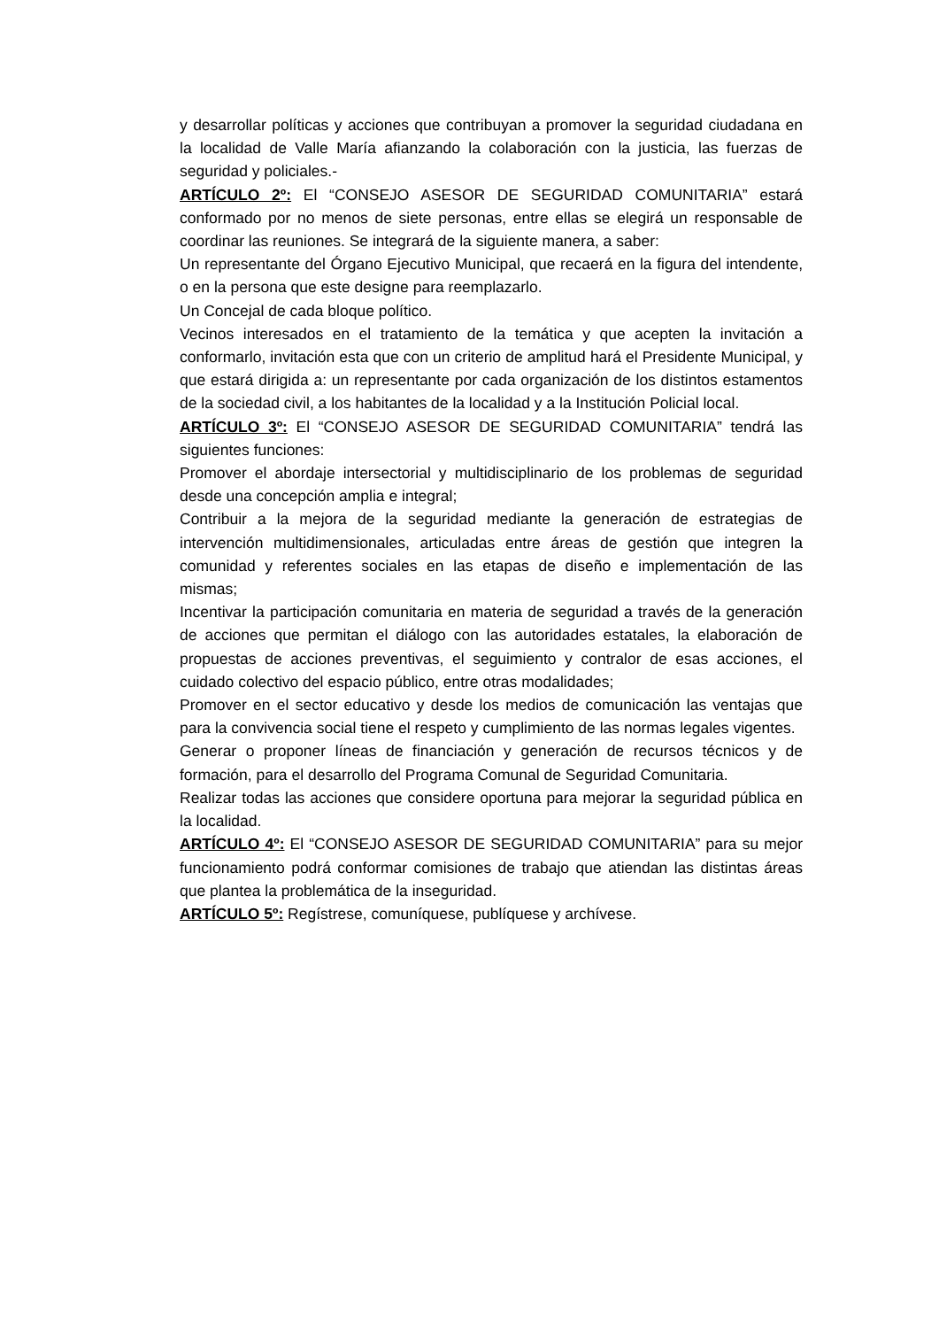y desarrollar políticas y acciones que contribuyan a promover la seguridad ciudadana en la localidad de Valle María afianzando la colaboración con la justicia, las fuerzas de seguridad y policiales.-
ARTÍCULO 2º: El “CONSEJO ASESOR DE SEGURIDAD COMUNITARIA” estará conformado por no menos de siete personas, entre ellas se elegirá un responsable de coordinar las reuniones. Se integrará de la siguiente manera, a saber:
Un representante del Órgano Ejecutivo Municipal, que recaerá en la figura del intendente, o en la persona que este designe para reemplazarlo.
Un Concejal de cada bloque político.
Vecinos interesados en el tratamiento de la temática y que acepten la invitación a conformarlo, invitación esta que con un criterio de amplitud hará el Presidente Municipal, y que estará dirigida a: un representante por cada organización de los distintos estamentos de la sociedad civil, a los habitantes de la localidad y a la Institución Policial local.
ARTÍCULO 3º: El “CONSEJO ASESOR DE SEGURIDAD COMUNITARIA” tendrá las siguientes funciones:
Promover el abordaje intersectorial y multidisciplinario de los problemas de seguridad desde una concepción amplia e integral;
Contribuir a la mejora de la seguridad mediante la generación de estrategias de intervención multidimensionales, articuladas entre áreas de gestión que integren la comunidad y referentes sociales en las etapas de diseño e implementación de las mismas;
Incentivar la participación comunitaria en materia de seguridad a través de la generación de acciones que permitan el diálogo con las autoridades estatales, la elaboración de propuestas de acciones preventivas, el seguimiento y contralor de esas acciones, el cuidado colectivo del espacio público, entre otras modalidades;
Promover en el sector educativo y desde los medios de comunicación las ventajas que para la convivencia social tiene el respeto y cumplimiento de las normas legales vigentes.
Generar o proponer líneas de financiación y generación de recursos técnicos y de formación, para el desarrollo del Programa Comunal de Seguridad Comunitaria.
Realizar todas las acciones que considere oportuna para mejorar la seguridad pública en la localidad.
ARTÍCULO 4º: El “CONSEJO ASESOR DE SEGURIDAD COMUNITARIA” para su mejor funcionamiento podrá conformar comisiones de trabajo que atiendan las distintas áreas que plantea la problemática de la inseguridad.
ARTÍCULO 5º: Regístrese, comuníquese, publíquese y archívese.